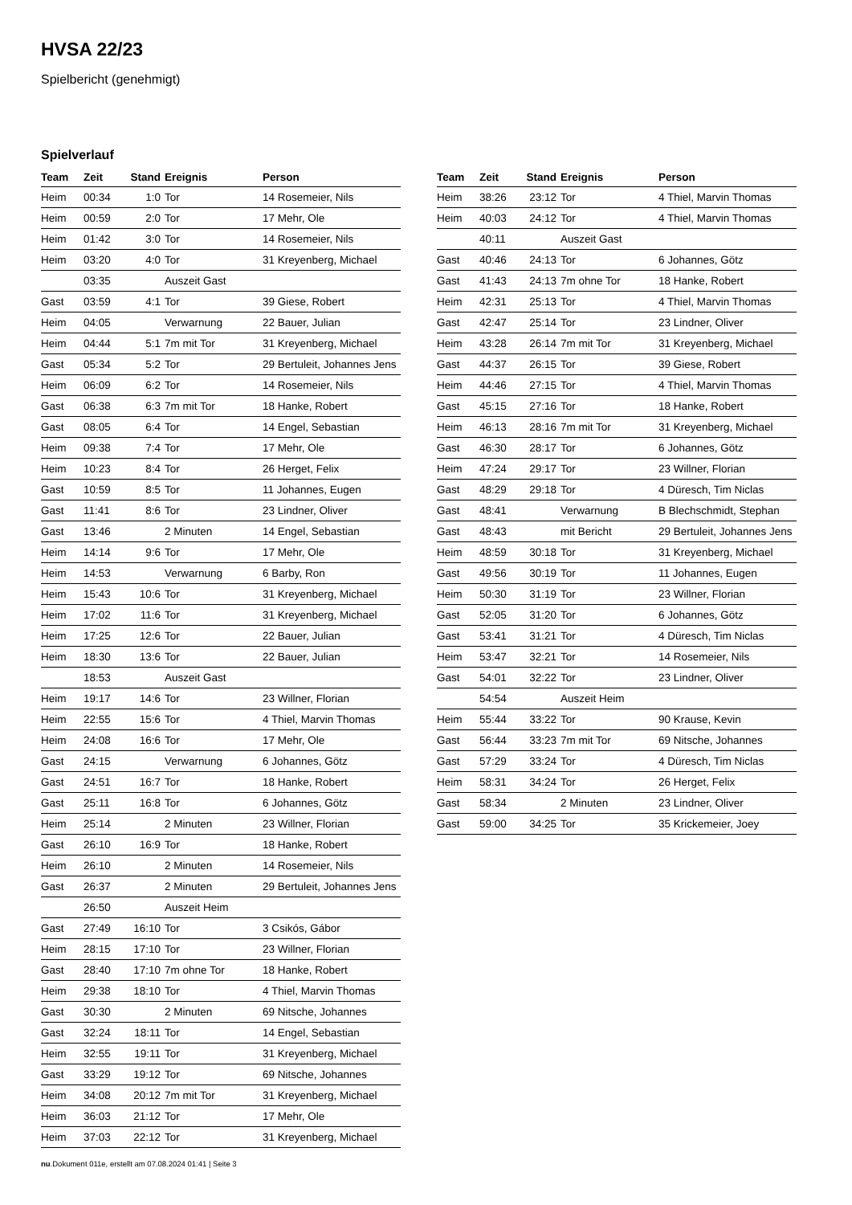HVSA 22/23
Spielbericht (genehmigt)
Spielverlauf
| Team | Zeit | Stand | Ereignis | Person |
| --- | --- | --- | --- | --- |
| Heim | 00:34 | 1:0 | Tor | 14 Rosemeier, Nils |
| Heim | 00:59 | 2:0 | Tor | 17 Mehr, Ole |
| Heim | 01:42 | 3:0 | Tor | 14 Rosemeier, Nils |
| Heim | 03:20 | 4:0 | Tor | 31 Kreyenberg, Michael |
| | 03:35 | | Auszeit Gast | |
| Gast | 03:59 | 4:1 | Tor | 39 Giese, Robert |
| Heim | 04:05 | | Verwarnung | 22 Bauer, Julian |
| Heim | 04:44 | 5:1 | 7m mit Tor | 31 Kreyenberg, Michael |
| Gast | 05:34 | 5:2 | Tor | 29 Bertuleit, Johannes Jens |
| Heim | 06:09 | 6:2 | Tor | 14 Rosemeier, Nils |
| Gast | 06:38 | 6:3 | 7m mit Tor | 18 Hanke, Robert |
| Gast | 08:05 | 6:4 | Tor | 14 Engel, Sebastian |
| Heim | 09:38 | 7:4 | Tor | 17 Mehr, Ole |
| Heim | 10:23 | 8:4 | Tor | 26 Herget, Felix |
| Gast | 10:59 | 8:5 | Tor | 11 Johannes, Eugen |
| Gast | 11:41 | 8:6 | Tor | 23 Lindner, Oliver |
| Gast | 13:46 | | 2 Minuten | 14 Engel, Sebastian |
| Heim | 14:14 | 9:6 | Tor | 17 Mehr, Ole |
| Heim | 14:53 | | Verwarnung | 6 Barby, Ron |
| Heim | 15:43 | 10:6 | Tor | 31 Kreyenberg, Michael |
| Heim | 17:02 | 11:6 | Tor | 31 Kreyenberg, Michael |
| Heim | 17:25 | 12:6 | Tor | 22 Bauer, Julian |
| Heim | 18:30 | 13:6 | Tor | 22 Bauer, Julian |
| | 18:53 | | Auszeit Gast | |
| Heim | 19:17 | 14:6 | Tor | 23 Willner, Florian |
| Heim | 22:55 | 15:6 | Tor | 4 Thiel, Marvin Thomas |
| Heim | 24:08 | 16:6 | Tor | 17 Mehr, Ole |
| Gast | 24:15 | | Verwarnung | 6 Johannes, Götz |
| Gast | 24:51 | 16:7 | Tor | 18 Hanke, Robert |
| Gast | 25:11 | 16:8 | Tor | 6 Johannes, Götz |
| Heim | 25:14 | | 2 Minuten | 23 Willner, Florian |
| Gast | 26:10 | 16:9 | Tor | 18 Hanke, Robert |
| Heim | 26:10 | | 2 Minuten | 14 Rosemeier, Nils |
| Gast | 26:37 | | 2 Minuten | 29 Bertuleit, Johannes Jens |
| | 26:50 | | Auszeit Heim | |
| Gast | 27:49 | 16:10 | Tor | 3 Csikós, Gábor |
| Heim | 28:15 | 17:10 | Tor | 23 Willner, Florian |
| Gast | 28:40 | 17:10 | 7m ohne Tor | 18 Hanke, Robert |
| Heim | 29:38 | 18:10 | Tor | 4 Thiel, Marvin Thomas |
| Gast | 30:30 | | 2 Minuten | 69 Nitsche, Johannes |
| Gast | 32:24 | 18:11 | Tor | 14 Engel, Sebastian |
| Heim | 32:55 | 19:11 | Tor | 31 Kreyenberg, Michael |
| Gast | 33:29 | 19:12 | Tor | 69 Nitsche, Johannes |
| Heim | 34:08 | 20:12 | 7m mit Tor | 31 Kreyenberg, Michael |
| Heim | 36:03 | 21:12 | Tor | 17 Mehr, Ole |
| Heim | 37:03 | 22:12 | Tor | 31 Kreyenberg, Michael |
| Team | Zeit | Stand | Ereignis | Person |
| --- | --- | --- | --- | --- |
| Heim | 38:26 | 23:12 | Tor | 4 Thiel, Marvin Thomas |
| Heim | 40:03 | 24:12 | Tor | 4 Thiel, Marvin Thomas |
| | 40:11 | | Auszeit Gast | |
| Gast | 40:46 | 24:13 | Tor | 6 Johannes, Götz |
| Gast | 41:43 | 24:13 | 7m ohne Tor | 18 Hanke, Robert |
| Heim | 42:31 | 25:13 | Tor | 4 Thiel, Marvin Thomas |
| Gast | 42:47 | 25:14 | Tor | 23 Lindner, Oliver |
| Heim | 43:28 | 26:14 | 7m mit Tor | 31 Kreyenberg, Michael |
| Gast | 44:37 | 26:15 | Tor | 39 Giese, Robert |
| Heim | 44:46 | 27:15 | Tor | 4 Thiel, Marvin Thomas |
| Gast | 45:15 | 27:16 | Tor | 18 Hanke, Robert |
| Heim | 46:13 | 28:16 | 7m mit Tor | 31 Kreyenberg, Michael |
| Gast | 46:30 | 28:17 | Tor | 6 Johannes, Götz |
| Heim | 47:24 | 29:17 | Tor | 23 Willner, Florian |
| Gast | 48:29 | 29:18 | Tor | 4 Düresch, Tim Niclas |
| Gast | 48:41 | | Verwarnung | B Blechschmidt, Stephan |
| Gast | 48:43 | | mit Bericht | 29 Bertuleit, Johannes Jens |
| Heim | 48:59 | 30:18 | Tor | 31 Kreyenberg, Michael |
| Gast | 49:56 | 30:19 | Tor | 11 Johannes, Eugen |
| Heim | 50:30 | 31:19 | Tor | 23 Willner, Florian |
| Gast | 52:05 | 31:20 | Tor | 6 Johannes, Götz |
| Gast | 53:41 | 31:21 | Tor | 4 Düresch, Tim Niclas |
| Heim | 53:47 | 32:21 | Tor | 14 Rosemeier, Nils |
| Gast | 54:01 | 32:22 | Tor | 23 Lindner, Oliver |
| | 54:54 | | Auszeit Heim | |
| Heim | 55:44 | 33:22 | Tor | 90 Krause, Kevin |
| Gast | 56:44 | 33:23 | 7m mit Tor | 69 Nitsche, Johannes |
| Gast | 57:29 | 33:24 | Tor | 4 Düresch, Tim Niclas |
| Heim | 58:31 | 34:24 | Tor | 26 Herget, Felix |
| Gast | 58:34 | | 2 Minuten | 23 Lindner, Oliver |
| Gast | 59:00 | 34:25 | Tor | 35 Krickemeier, Joey |
nu.Dokument 011e, erstellt am 07.08.2024 01:41 | Seite 3